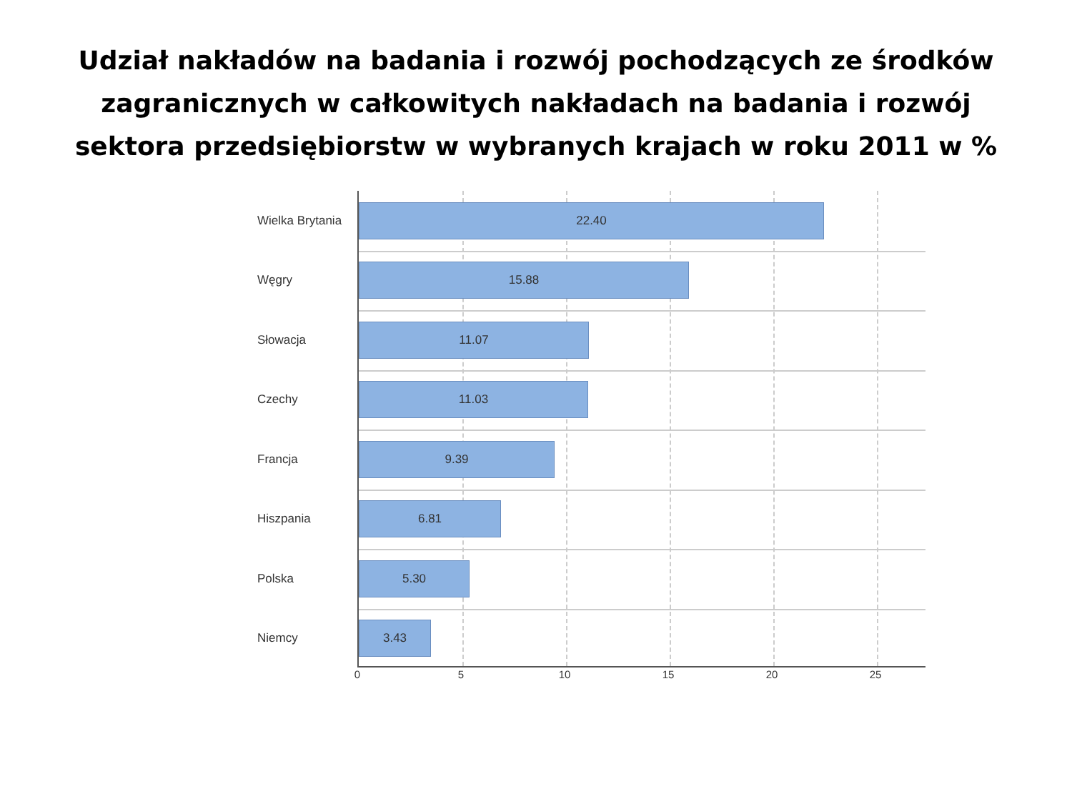Udział nakładów na badania i rozwój pochodzących ze środków
zagranicznych w całkowitych nakładach na badania i rozwój
sektora przedsiębiorstw w wybranych krajach w roku 2011 w %
Wielka Brytania
22.40
Węgry
15.88
Słowacja
11.07
Czechy
11.03
Francja
9.39
Hiszpania
6.81
Polska
5.30
Niemcy
3.43
0 5 10 15 20 25